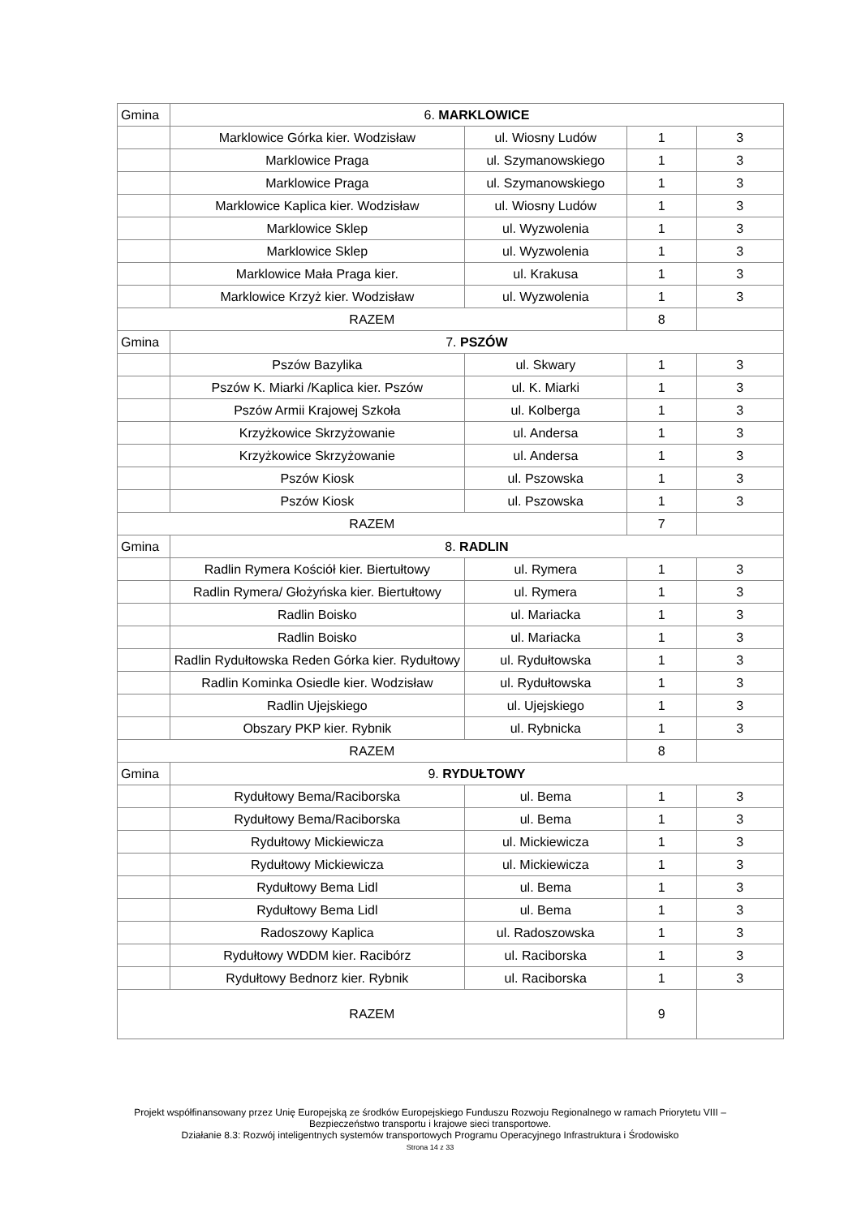| Gmina | 6. MARKLOWICE | | | |
| | Marklowice Górka kier. Wodzisław | ul. Wiosny Ludów | 1 | 3 |
| | Marklowice Praga | ul. Szymanowskiego | 1 | 3 |
| | Marklowice Praga | ul. Szymanowskiego | 1 | 3 |
| | Marklowice Kaplica kier. Wodzisław | ul. Wiosny Ludów | 1 | 3 |
| | Marklowice Sklep | ul. Wyzwolenia | 1 | 3 |
| | Marklowice Sklep | ul. Wyzwolenia | 1 | 3 |
| | Marklowice Mała Praga kier. | ul. Krakusa | 1 | 3 |
| | Marklowice Krzyż kier. Wodzisław | ul. Wyzwolenia | 1 | 3 |
| RAZEM | | | 8 | |
| Gmina | 7. PSZÓW | | | |
| | Pszów Bazylika | ul. Skwary | 1 | 3 |
| | Pszów K. Miarki /Kaplica kier. Pszów | ul. K. Miarki | 1 | 3 |
| | Pszów Armii Krajowej Szkoła | ul. Kolberga | 1 | 3 |
| | Krzyżkowice Skrzyżowanie | ul. Andersa | 1 | 3 |
| | Krzyżkowice Skrzyżowanie | ul. Andersa | 1 | 3 |
| | Pszów Kiosk | ul. Pszowska | 1 | 3 |
| | Pszów Kiosk | ul. Pszowska | 1 | 3 |
| RAZEM | | | 7 | |
| Gmina | 8. RADLIN | | | |
| | Radlin Rymera Kościół kier. Biertułtowy | ul. Rymera | 1 | 3 |
| | Radlin Rymera/ Głożyńska kier. Biertułtowy | ul. Rymera | 1 | 3 |
| | Radlin Boisko | ul. Mariacka | 1 | 3 |
| | Radlin Boisko | ul. Mariacka | 1 | 3 |
| | Radlin Rydułtowska Reden Górka kier. Rydułtowy | ul. Rydułtowska | 1 | 3 |
| | Radlin Kominka Osiedle kier. Wodzisław | ul. Rydułtowska | 1 | 3 |
| | Radlin Ujejskiego | ul. Ujejskiego | 1 | 3 |
| | Obszary PKP kier. Rybnik | ul. Rybnicka | 1 | 3 |
| RAZEM | | | 8 | |
| Gmina | 9. RYDUŁTOWY | | | |
| | Rydułtowy Bema/Raciborska | ul. Bema | 1 | 3 |
| | Rydułtowy Bema/Raciborska | ul. Bema | 1 | 3 |
| | Rydułtowy Mickiewicza | ul. Mickiewicza | 1 | 3 |
| | Rydułtowy Mickiewicza | ul. Mickiewicza | 1 | 3 |
| | Rydułtowy Bema Lidl | ul. Bema | 1 | 3 |
| | Rydułtowy Bema Lidl | ul. Bema | 1 | 3 |
| | Radoszowy Kaplica | ul. Radoszowska | 1 | 3 |
| | Rydułtowy WDDM kier. Racibórz | ul. Raciborska | 1 | 3 |
| | Rydułtowy Bednorz kier. Rybnik | ul. Raciborska | 1 | 3 |
| RAZEM | | | 9 | |
Projekt współfinansowany przez Unię Europejską ze środków Europejskiego Funduszu Rozwoju Regionalnego w ramach Priorytetu VIII – Bezpieczeństwo transportu i krajowe sieci transportowe.
Działanie 8.3: Rozwój inteligentnych systemów transportowych Programu Operacyjnego Infrastruktura i Środowisko
Strona 14 z 33